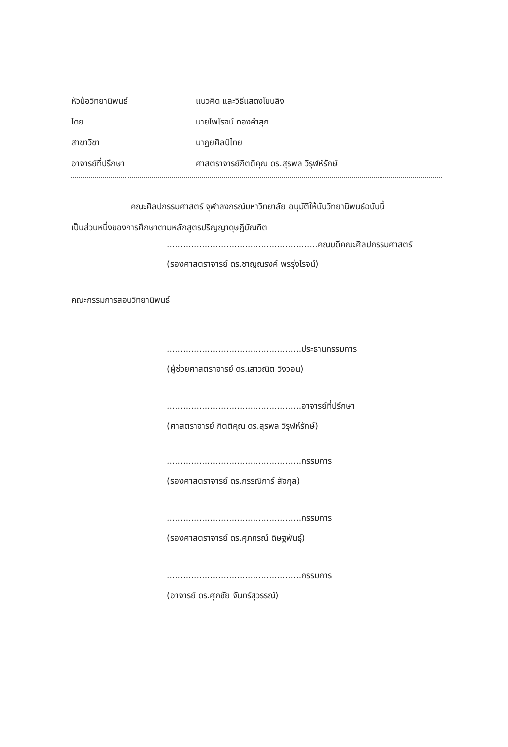หัวข้อวิทยานิพนธ์ แนวคิด และวิธีแสดงโขนลิง
โดย นายไพโรจน์ ทองคำสุก
สาขาวิชา นาฏยศิลป์ไทย
อาจารย์ที่ปรึกษา ศาสตราจารย์กิตติคุณ ดร.สุรพล วิรุฬห์รักษ์
คณะศิลปกรรมศาสตร์ จุฬาลงกรณ์มหาวิทยาลัย อนุมัติให้นับวิทยานิพนธ์ฉบับนี้
เป็นส่วนหนึ่งของการศึกษาตามหลักสูตรปริญญาดุษฎีบัณฑิต
........................................................คณบดีคณะศิลปกรรมศาสตร์
(รองศาสตราจารย์ ดร.ชาญณรงค์ พรรุ่งโรจน์)
คณะกรรมการสอบวิทยานิพนธ์
..................................................ประธานกรรมการ
(ผู้ช่วยศาสตราจารย์ ดร.เสาวณิต วิงวอน)
..................................................อาจารย์ที่ปรึกษา
(ศาสตราจารย์ กิตติคุณ ดร.สุรพล วิรุฬห์รักษ์)
..................................................กรรมการ
(รองศาสตราจารย์ ดร.กรรณิการ์ สัจกุล)
..................................................กรรมการ
(รองศาสตราจารย์ ดร.ศุภกรณ์ ดิษฐพันธุ์)
..................................................กรรมการ
(อาจารย์ ดร.ศุภชัย จันทร์สุวรรณ์)